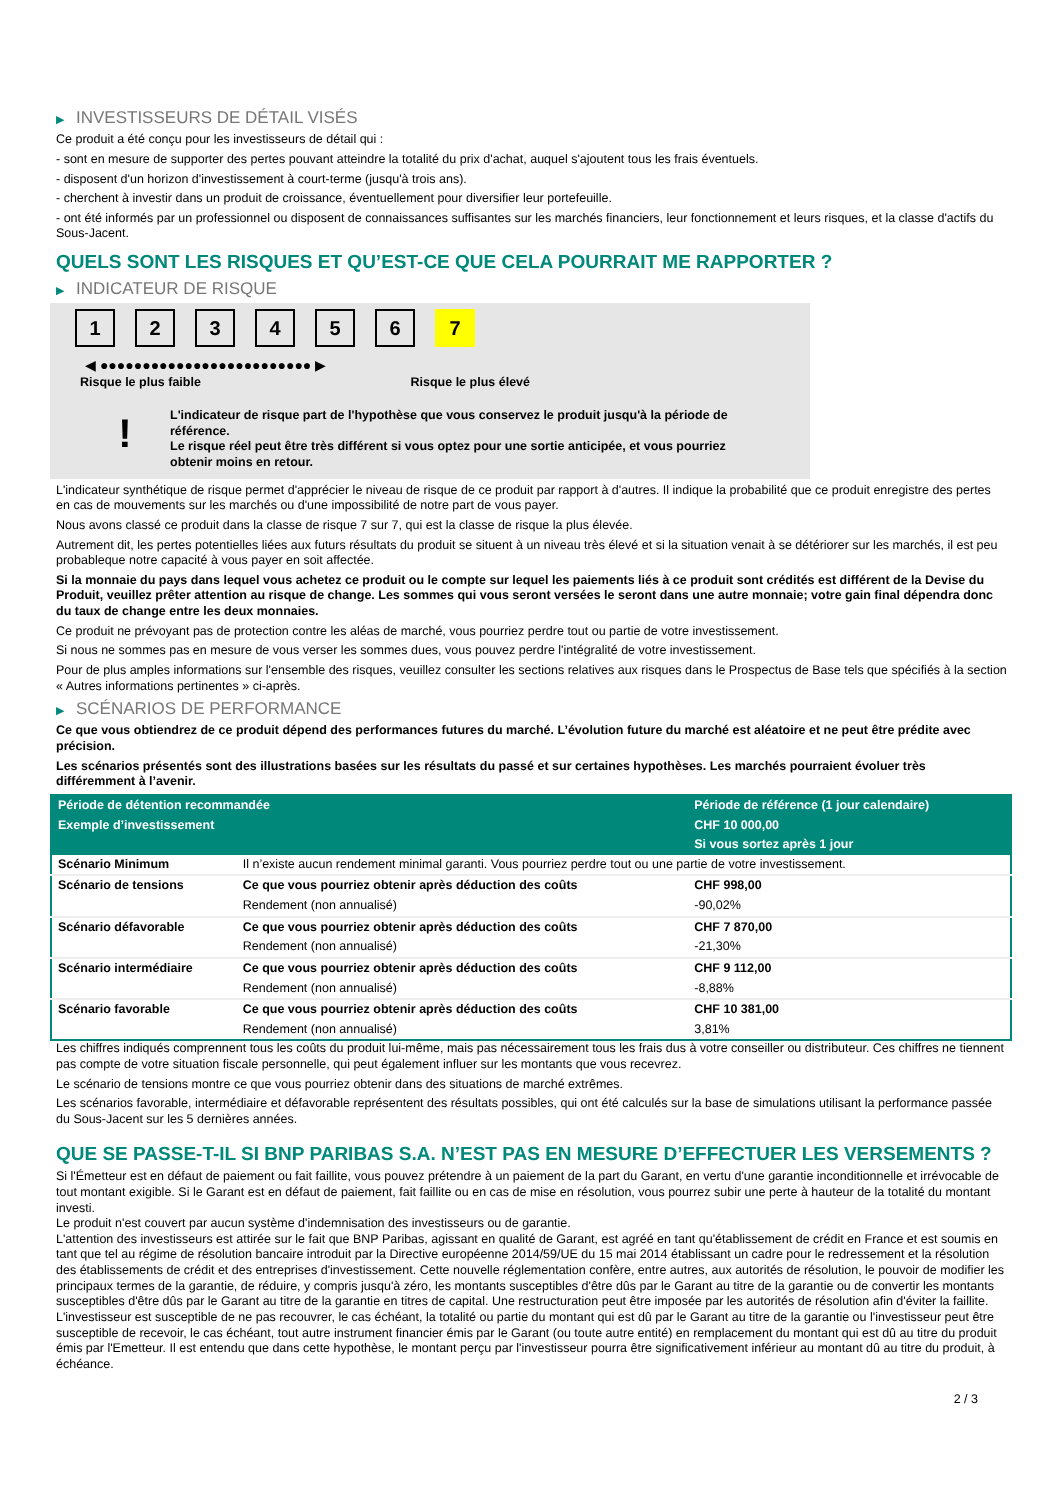▶ INVESTISSEURS DE DÉTAIL VISÉS
Ce produit a été conçu pour les investisseurs de détail qui :
- sont en mesure de supporter des pertes pouvant atteindre la totalité du prix d'achat, auquel s'ajoutent tous les frais éventuels.
- disposent d'un horizon d'investissement à court-terme (jusqu'à trois ans).
- cherchent à investir dans un produit de croissance, éventuellement pour diversifier leur portefeuille.
- ont été informés par un professionnel ou disposent de connaissances suffisantes sur les marchés financiers, leur fonctionnement et leurs risques, et la classe d'actifs du Sous-Jacent.
QUELS SONT LES RISQUES ET QU’EST-CE QUE CELA POURRAIT ME RAPPORTER ?
▶ INDICATEUR DE RISQUE
1 2 3 4 5 6 7
◀ ●●●●●●●●●●●●●●●●●●●●●●●●● ▶
Risque le plus faible Risque le plus élevé
!
L'indicateur de risque part de l'hypothèse que vous conservez le produit jusqu'à la période de référence.
Le risque réel peut être très différent si vous optez pour une sortie anticipée, et vous pourriez obtenir moins en retour.
L'indicateur synthétique de risque permet d'apprécier le niveau de risque de ce produit par rapport à d'autres. Il indique la probabilité que ce produit enregistre des pertes en cas de mouvements sur les marchés ou d'une impossibilité de notre part de vous payer.
Nous avons classé ce produit dans la classe de risque 7 sur 7, qui est la classe de risque la plus élevée.
Autrement dit, les pertes potentielles liées aux futurs résultats du produit se situent à un niveau très élevé et si la situation venait à se détériorer sur les marchés, il est peu probableque notre capacité à vous payer en soit affectée.
Si la monnaie du pays dans lequel vous achetez ce produit ou le compte sur lequel les paiements liés à ce produit sont crédités est différent de la Devise du Produit, veuillez prêter attention au risque de change. Les sommes qui vous seront versées le seront dans une autre monnaie; votre gain final dépendra donc du taux de change entre les deux monnaies.
Ce produit ne prévoyant pas de protection contre les aléas de marché, vous pourriez perdre tout ou partie de votre investissement.
Si nous ne sommes pas en mesure de vous verser les sommes dues, vous pouvez perdre l'intégralité de votre investissement.
Pour de plus amples informations sur l'ensemble des risques, veuillez consulter les sections relatives aux risques dans le Prospectus de Base tels que spécifiés à la section « Autres informations pertinentes » ci-après.
▶ SCÉNARIOS DE PERFORMANCE
Ce que vous obtiendrez de ce produit dépend des performances futures du marché. L’évolution future du marché est aléatoire et ne peut être prédite avec précision.
Les scénarios présentés sont des illustrations basées sur les résultats du passé et sur certaines hypothèses. Les marchés pourraient évoluer très différemment à l’avenir.
| Période de détention recommandée | | Période de référence (1 jour calendaire) |
| --- | --- | --- |
| Exemple d’investissement | | CHF 10 000,00 |
| | | Si vous sortez après 1 jour |
| Scénario Minimum | Il n’existe aucun rendement minimal garanti. Vous pourriez perdre tout ou une partie de votre investissement. | |
| Scénario de tensions | Ce que vous pourriez obtenir après déduction des coûts | CHF 998,00 |
| | Rendement (non annualisé) | -90,02% |
| Scénario défavorable | Ce que vous pourriez obtenir après déduction des coûts | CHF 7 870,00 |
| | Rendement (non annualisé) | -21,30% |
| Scénario intermédiaire | Ce que vous pourriez obtenir après déduction des coûts | CHF 9 112,00 |
| | Rendement (non annualisé) | -8,88% |
| Scénario favorable | Ce que vous pourriez obtenir après déduction des coûts | CHF 10 381,00 |
| | Rendement (non annualisé) | 3,81% |
Les chiffres indiqués comprennent tous les coûts du produit lui-même, mais pas nécessairement tous les frais dus à votre conseiller ou distributeur. Ces chiffres ne tiennent pas compte de votre situation fiscale personnelle, qui peut également influer sur les montants que vous recevrez.
Le scénario de tensions montre ce que vous pourriez obtenir dans des situations de marché extrêmes.
Les scénarios favorable, intermédiaire et défavorable représentent des résultats possibles, qui ont été calculés sur la base de simulations utilisant la performance passée du Sous-Jacent sur les 5 dernières années.
QUE SE PASSE-T-IL SI BNP PARIBAS S.A. N’EST PAS EN MESURE D’EFFECTUER LES VERSEMENTS ?
Si l'Émetteur est en défaut de paiement ou fait faillite, vous pouvez prétendre à un paiement de la part du Garant, en vertu d'une garantie inconditionnelle et irrévocable de tout montant exigible. Si le Garant est en défaut de paiement, fait faillite ou en cas de mise en résolution, vous pourrez subir une perte à hauteur de la totalité du montant investi.
Le produit n'est couvert par aucun système d'indemnisation des investisseurs ou de garantie.
L'attention des investisseurs est attirée sur le fait que BNP Paribas, agissant en qualité de Garant, est agréé en tant qu'établissement de crédit en France et est soumis en tant que tel au régime de résolution bancaire introduit par la Directive européenne 2014/59/UE du 15 mai 2014 établissant un cadre pour le redressement et la résolution des établissements de crédit et des entreprises d'investissement. Cette nouvelle réglementation confère, entre autres, aux autorités de résolution, le pouvoir de modifier les principaux termes de la garantie, de réduire, y compris jusqu'à zéro, les montants susceptibles d'être dûs par le Garant au titre de la garantie ou de convertir les montants susceptibles d'être dûs par le Garant au titre de la garantie en titres de capital. Une restructuration peut être imposée par les autorités de résolution afin d'éviter la faillite. L'investisseur est susceptible de ne pas recouvrer, le cas échéant, la totalité ou partie du montant qui est dû par le Garant au titre de la garantie ou l'investisseur peut être susceptible de recevoir, le cas échéant, tout autre instrument financier émis par le Garant (ou toute autre entité) en remplacement du montant qui est dû au titre du produit émis par l'Emetteur. Il est entendu que dans cette hypothèse, le montant perçu par l'investisseur pourra être significativement inférieur au montant dû au titre du produit, à échéance.
2 / 3